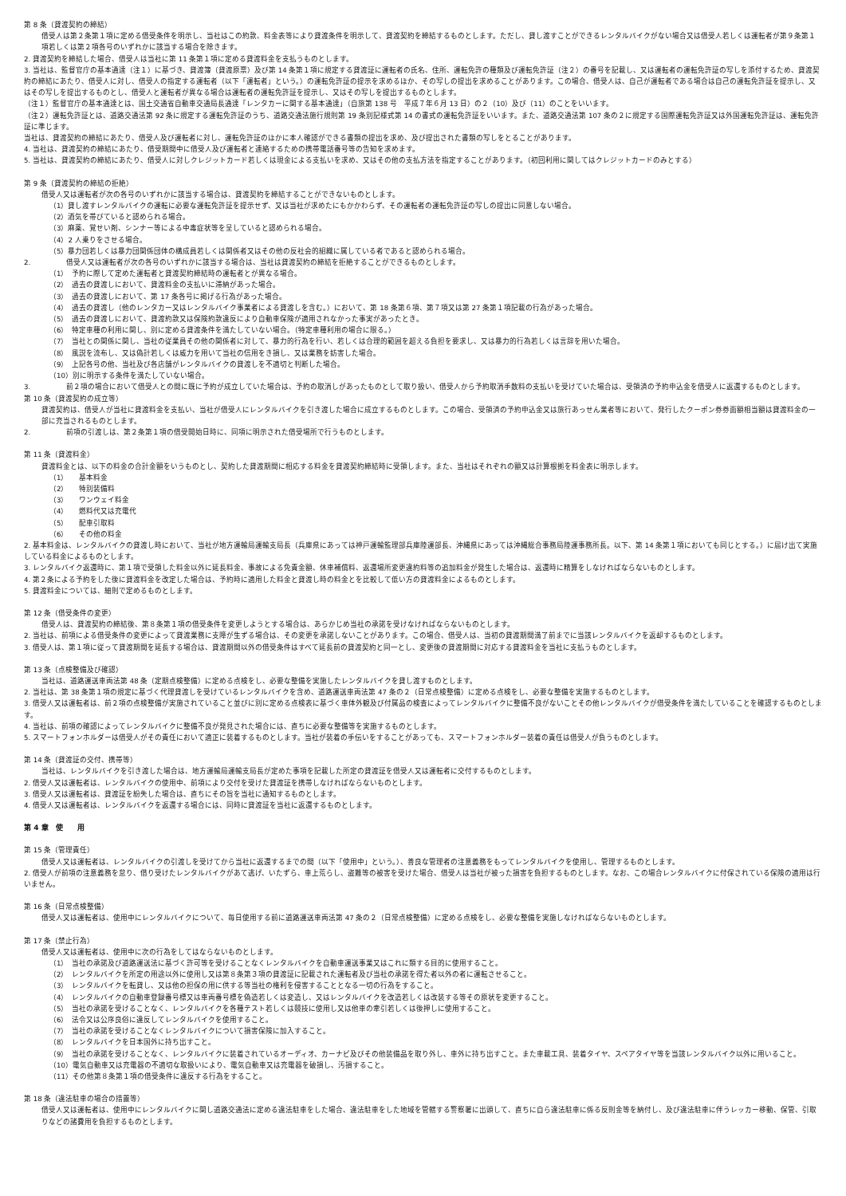第 8 条（貸渡契約の締結）
借受人は第２条第１項に定める借受条件を明示し、当社はこの約款、料金表等により貸渡条件を明示して、貸渡契約を締結するものとします。ただし、貸し渡すことができるレンタルバイクがない場合又は借受人若しくは運転者が第９条第１項若しくは第２項各号のいずれかに該当する場合を除きます。
2. 貸渡契約を締結した場合、借受人は当社に第 11 条第１項に定める貸渡料金を支払うものとします。
3. 当社は、監督官庁の基本通達（注１）に基づき、貸渡簿（貸渡原票）及び第 14 条第１項に規定する貸渡証に運転者の氏名、住所、運転免許の種類及び運転免許証（注２）の番号を記載し、又は運転者の運転免許証の写しを添付するため、貸渡契約の締結にあたり、借受人に対し、借受人の指定する運転者（以下「運転者」という。）の運転免許証の提示を求めるほか、その写しの提出を求めることがあります。この場合、借受人は、自己が運転者である場合は自己の運転免許証を提示し、又はその写しを提出するものとし、借受人と運転者が異なる場合は運転者の運転免許証を提示し、又はその写しを提出するものとします。
（注１）監督官庁の基本通達とは、国土交通省自動車交通局長通達「レンタカーに関する基本通達」（自旅第 138 号　平成７年６月 13 日）の２（10）及び（11）のことをいいます。
（注２）運転免許証とは、道路交通法第 92 条に規定する運転免許証のうち、道路交通法施行規則第 19 条別記様式第 14 の書式の運転免許証をいいます。また、道路交通法第 107 条の２に規定する国際運転免許証又は外国運転免許証は、運転免許証に準じます。
当社は、貸渡契約の締結にあたり、借受人及び運転者に対し、運転免許証のほかに本人確認ができる書類の提出を求め、及び提出された書類の写しをとることがあります。
4. 当社は、貸渡契約の締結にあたり、借受期間中に借受人及び運転者と連絡するための携帯電話番号等の告知を求めます。
5. 当社は、貸渡契約の締結にあたり、借受人に対しクレジットカード若しくは現金による支払いを求め、又はその他の支払方法を指定することがあります。（初回利用に関してはクレジットカードのみとする）
第 9 条（貸渡契約の締結の拒絶）
借受人又は運転者が次の各号のいずれかに該当する場合は、貸渡契約を締結することができないものとします。
（1）貸し渡すレンタルバイクの運転に必要な運転免許証を提示せず、又は当社が求めたにもかかわらず、その運転者の運転免許証の写しの提出に同意しない場合。
（2）酒気を帯びていると認められる場合。
（3）麻薬、覚せい剤、シンナー等による中毒症状等を呈していると認められる場合。
（4）2 人乗りをさせる場合。
（5）暴力団若しくは暴力団関係団体の構成員若しくは関係者又はその他の反社会的組織に属している者であると認められる場合。
2.　　　　　借受人又は運転者が次の各号のいずれかに該当する場合は、当社は貸渡契約の締結を拒絶することができるものとします。
（1）　予約に際して定めた運転者と貸渡契約締結時の運転者とが異なる場合。
（2）　過去の貸渡しにおいて、貸渡料金の支払いに滞納があった場合。
（3）　過去の貸渡しにおいて、第 17 条各号に掲げる行為があった場合。
（4）　過去の貸渡し（他のレンタカー又はレンタルバイク事業者による貸渡しを含む。）において、第 18 条第６項、第７項又は第 27 条第１項記載の行為があった場合。
（5）　過去の貸渡しにおいて、貸渡約款又は保険約款違反により自動車保険が適用されなかった事実があったとき。
（6）　特定車種の利用に関し、別に定める貸渡条件を満たしていない場合。（特定車種利用の場合に限る。）
（7）　当社との関係に関し、当社の従業員その他の関係者に対して、暴力的行為を行い、若しくは合理的範囲を超える負担を要求し、又は暴力的行為若しくは言辞を用いた場合。
（8）　風説を流布し、又は偽計若しくは威力を用いて当社の信用をき損し、又は業務を妨害した場合。
（9）　上記各号の他、当社及び各店舗がレンタルバイクの貸渡しを不適切と判断した場合。
（10）別に明示する条件を満たしていない場合。
3.　　　　　前２項の場合において借受人との間に既に予約が成立していた場合は、予約の取消しがあったものとして取り扱い、借受人から予約取消手数料の支払いを受けていた場合は、受領済の予約申込金を借受人に返還するものとします。
第 10 条（貸渡契約の成立等）
貸渡契約は、借受人が当社に貸渡料金を支払い、当社が借受人にレンタルバイクを引き渡した場合に成立するものとします。この場合、受領済の予約申込金又は旅行あっせん業者等において、発行したクーポン券券面額相当額は貸渡料金の一部に充当されるものとします。
2.　　　　　前項の引渡しは、第２条第１項の借受開始日時に、同項に明示された借受場所で行うものとします。
第 11 条（貸渡料金）
貸渡料金とは、以下の料金の合計金額をいうものとし、契約した貸渡期間に相応する料金を貸渡契約締結時に受領します。また、当社はそれぞれの額又は計算根拠を料金表に明示します。
（1）　　基本料金
（2）　　特別装備料
（3）　　ワンウェイ料金
（4）　　燃料代又は充電代
（5）　　配車引取料
（6）　　その他の料金
2. 基本料金は、レンタルバイクの貸渡し時において、当社が地方運輸局運輸支局長（兵庫県にあっては神戸運輸監理部兵庫陸運部長、沖縄県にあっては沖縄総合事務局陸運事務所長。以下、第 14 条第１項においても同じとする。）に届け出て実施している料金によるものとします。
3. レンタルバイク返還時に、第１項で受領した料金以外に延長料金、事故による免責金額、休車補償料、返還場所変更違約料等の追加料金が発生した場合は、返還時に精算をしなければならないものとします。
4. 第２条による予約をした後に貸渡料金を改定した場合は、予約時に適用した料金と貸渡し時の料金とを比較して低い方の貸渡料金によるものとします。
5. 貸渡料金については、細則で定めるものとします。
第 12 条（借受条件の変更）
借受人は、貸渡契約の締結後、第８条第１項の借受条件を変更しようとする場合は、あらかじめ当社の承諾を受けなければならないものとします。
2. 当社は、前項による借受条件の変更によって貸渡業務に支障が生ずる場合は、その変更を承諾しないことがあります。この場合、借受人は、当初の貸渡期間満了前までに当該レンタルバイクを返却するものとします。
3. 借受人は、第１項に従って貸渡期間を延長する場合は、貸渡期間以外の借受条件はすべて延長前の貸渡契約と同一とし、変更後の貸渡期間に対応する貸渡料金を当社に支払うものとします。
第 13 条（点検整備及び確認）
当社は、道路運送車両法第 48 条（定期点検整備）に定める点検をし、必要な整備を実施したレンタルバイクを貸し渡すものとします。
2. 当社は、第 38 条第１項の規定に基づく代理貸渡しを受けているレンタルバイクを含め、道路運送車両法第 47 条の２（日常点検整備）に定める点検をし、必要な整備を実施するものとします。
3. 借受人又は運転者は、前２項の点検整備が実施されていること並びに別に定める点検表に基づく車体外観及び付属品の検査によってレンタルバイクに整備不良がないことその他レンタルバイクが借受条件を満たしていることを確認するものとします。
4. 当社は、前項の確認によってレンタルバイクに整備不良が発見された場合には、直ちに必要な整備等を実施するものとします。
5. スマートフォンホルダーは借受人がその責任において適正に装着するものとします。当社が装着の手伝いをすることがあっても、スマートフォンホルダー装着の責任は借受人が負うものとします。
第 14 条（貸渡証の交付、携帯等）
当社は、レンタルバイクを引き渡した場合は、地方運輸局運輸支局長が定めた事項を記載した所定の貸渡証を借受人又は運転者に交付するものとします。
2. 借受人又は運転者は、レンタルバイクの使用中、前項により交付を受けた貸渡証を携帯しなければならないものとします。
3. 借受人又は運転者は、貸渡証を紛失した場合は、直ちにその旨を当社に通知するものとします。
4. 借受人又は運転者は、レンタルバイクを返還する場合には、同時に貸渡証を当社に返還するものとします。
第 4 章　使　　用
第 15 条（管理責任）
借受人又は運転者は、レンタルバイクの引渡しを受けてから当社に返還するまでの間（以下「使用中」という。）、善良な管理者の注意義務をもってレンタルバイクを使用し、管理するものとします。
2. 借受人が前項の注意義務を怠り、借り受けたレンタルバイクがあて逃げ、いたずら、車上荒らし、盗難等の被害を受けた場合、借受人は当社が被った損害を負担するものとします。なお、この場合レンタルバイクに付保されている保険の適用は行いません。
第 16 条（日常点検整備）
借受人又は運転者は、使用中にレンタルバイクについて、毎日使用する前に道路運送車両法第 47 条の２（日常点検整備）に定める点検をし、必要な整備を実施しなければならないものとします。
第 17 条（禁止行為）
借受人又は運転者は、使用中に次の行為をしてはならないものとします。
（1）　当社の承諾及び道路運送法に基づく許可等を受けることなくレンタルバイクを自動車運送事業又はこれに類する目的に使用すること。
（2）　レンタルバイクを所定の用途以外に使用し又は第８条第３項の貸渡証に記載された運転者及び当社の承諾を得た者以外の者に運転させること。
（3）　レンタルバイクを転貸し、又は他の担保の用に供する等当社の権利を侵害することとなる一切の行為をすること。
（4）　レンタルバイクの自動車登録番号標又は車両番号標を偽造若しくは変造し、又はレンタルバイクを改造若しくは改装する等その原状を変更すること。
（5）　当社の承諾を受けることなく、レンタルバイクを各種テスト若しくは競技に使用し又は他車の牽引若しくは後押しに使用すること。
（6）　法令又は公序良俗に違反してレンタルバイクを使用すること。
（7）　当社の承諾を受けることなくレンタルバイクについて損害保険に加入すること。
（8）　レンタルバイクを日本国外に持ち出すこと。
（9）　当社の承諾を受けることなく、レンタルバイクに装着されているオーディオ、カーナビ及びその他装備品を取り外し、車外に持ち出すこと。また車載工具、装着タイヤ、スペアタイヤ等を当該レンタルバイク以外に用いること。
（10）電気自動車又は充電器の不適切な取扱いにより、電気自動車又は充電器を破損し、汚損すること。
（11）その他第８条第１項の借受条件に違反する行為をすること。
第 18 条（違法駐車の場合の措置等）
借受人又は運転者は、使用中にレンタルバイクに関し道路交通法に定める違法駐車をした場合、違法駐車をした地域を管轄する警察署に出頭して、直ちに自ら違法駐車に係る反則金等を納付し、及び違法駐車に伴うレッカー移動、保管、引取りなどの諸費用を負担するものとします。